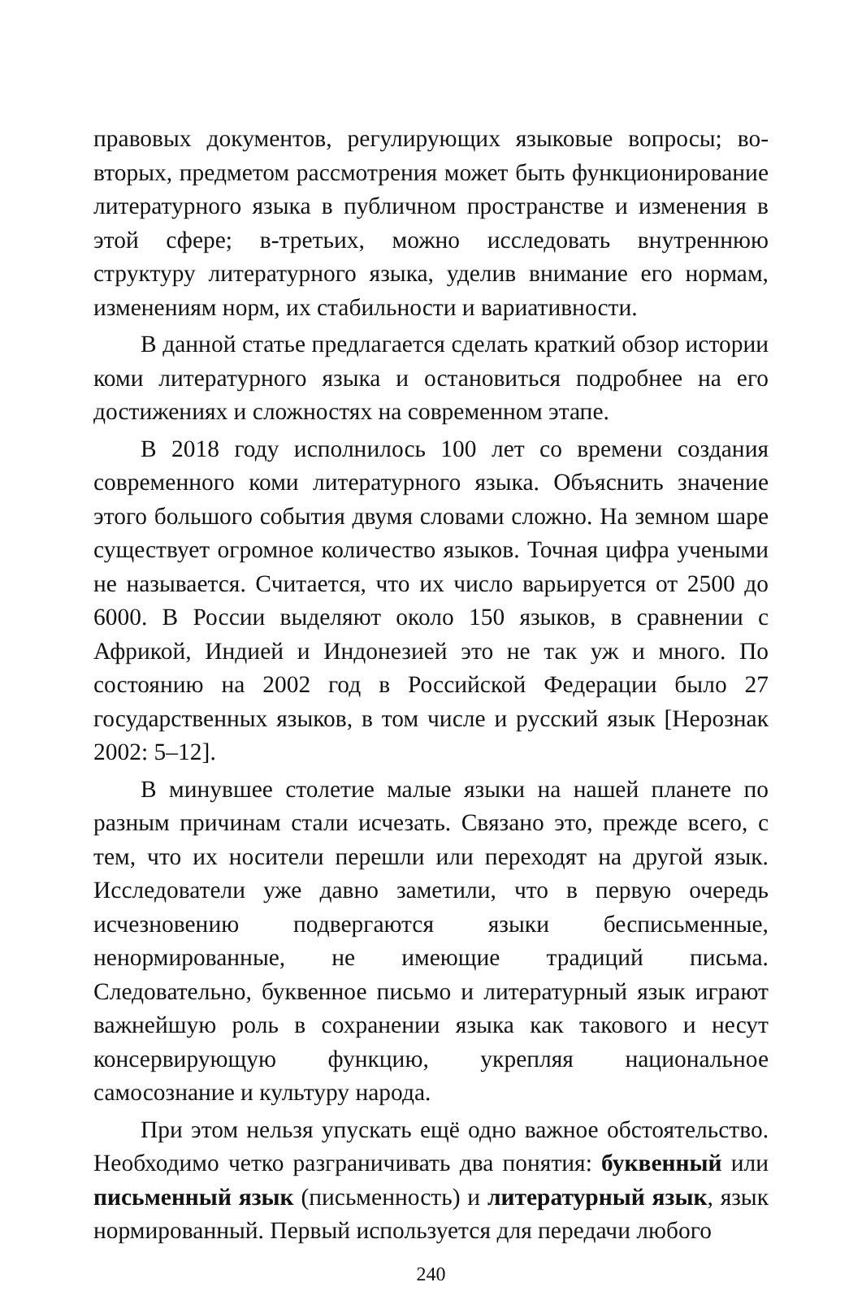правовых документов, регулирующих языковые вопросы; во-вторых, предметом рассмотрения может быть функционирование литературного языка в публичном пространстве и изменения в этой сфере; в-третьих, можно исследовать внутреннюю структуру литературного языка, уделив внимание его нормам, изменениям норм, их стабильности и вариативности.
В данной статье предлагается сделать краткий обзор истории коми литературного языка и остановиться подробнее на его достижениях и сложностях на современном этапе.
В 2018 году исполнилось 100 лет со времени создания современного коми литературного языка. Объяснить значение этого большого события двумя словами сложно. На земном шаре существует огромное количество языков. Точная цифра учеными не называется. Считается, что их число варьируется от 2500 до 6000. В России выделяют около 150 языков, в сравнении с Африкой, Индией и Индонезией это не так уж и много. По состоянию на 2002 год в Российской Федерации было 27 государственных языков, в том числе и русский язык [Нерознак 2002: 5–12].
В минувшее столетие малые языки на нашей планете по разным причинам стали исчезать. Связано это, прежде всего, с тем, что их носители перешли или переходят на другой язык. Исследователи уже давно заметили, что в первую очередь исчезновению подвергаются языки бесписьменные, ненормированные, не имеющие традиций письма. Следовательно, буквенное письмо и литературный язык играют важнейшую роль в сохранении языка как такового и несут консервирующую функцию, укрепляя национальное самосознание и культуру народа.
При этом нельзя упускать ещё одно важное обстоятельство. Необходимо четко разграничивать два понятия: буквенный или письменный язык (письменность) и литературный язык, язык нормированный. Первый используется для передачи любого
240